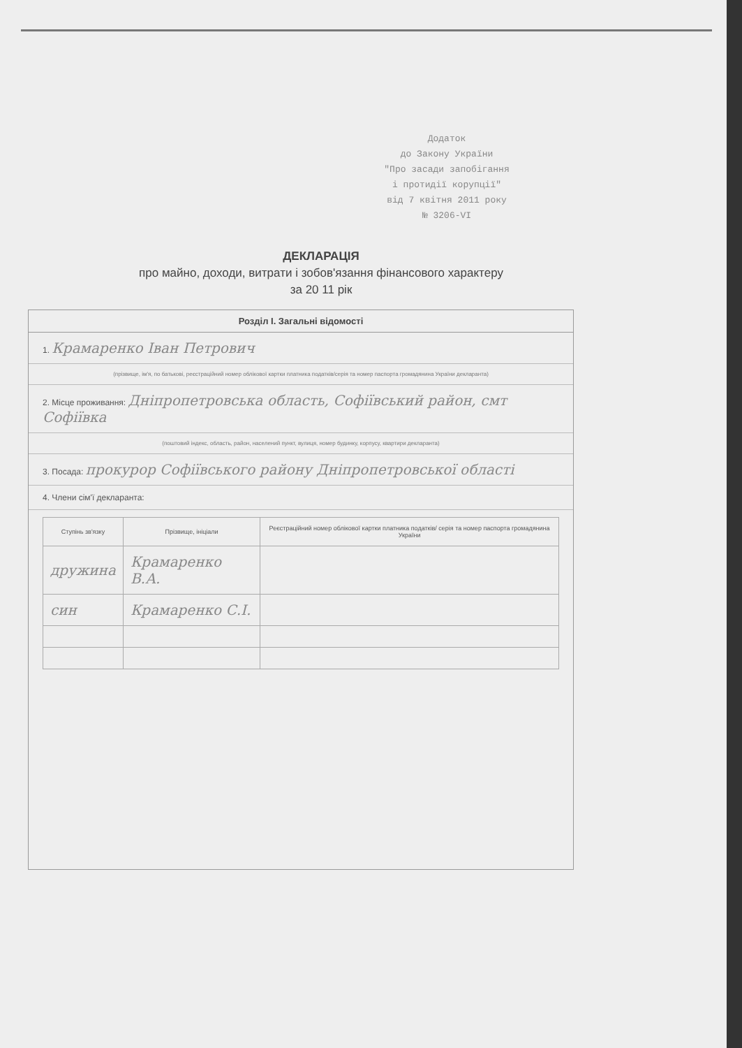Додаток
до Закону України
"Про засади запобігання
і протидії корупції"
від 7 квітня 2011 року
№ 3206-VI
ДЕКЛАРАЦІЯ
про майно, доходи, витрати і зобов'язання фінансового характеру
за 20 11 рік
Розділ І. Загальні відомості
1. Крамаренко Іван Петрович
(прізвище, ім'я, по батькові, реєстраційний номер облікової картки платника податків/серія та номер паспорта громадянина України декларанта)
2. Місце проживання: Дніпропетровська область, Софіївський район, смт Софіївка
(поштовий індекс, область, район, населений пункт, вулиця, номер будинку, корпусу, квартири декларанта)
3. Посада: прокурор Софіївського району Дніпропетровської області
4. Члени сім'ї декларанта:
| Ступінь зв'язку | Прізвище, ініціали | Реєстраційний номер облікової картки платника податків/ серія та номер паспорта громадянина України |
| --- | --- | --- |
| дружина | Крамаренко В.А. | |
| син | Крамаренко С.І. | |